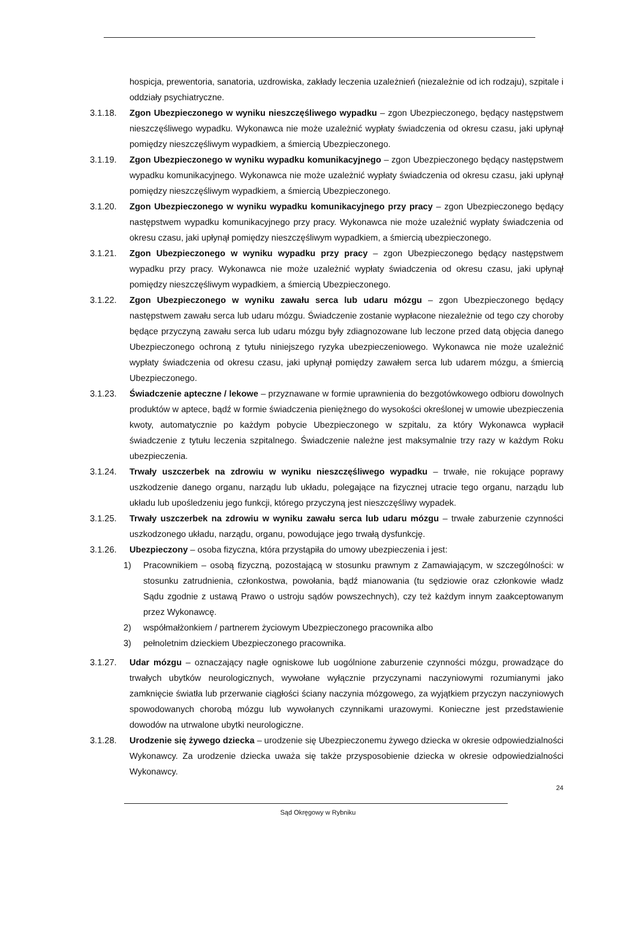hospicja, prewentoria, sanatoria, uzdrowiska, zakłady leczenia uzależnień (niezależnie od ich rodzaju), szpitale i oddziały psychiatryczne.
3.1.18. Zgon Ubezpieczonego w wyniku nieszczęśliwego wypadku – zgon Ubezpieczonego, będący następstwem nieszczęśliwego wypadku. Wykonawca nie może uzależnić wypłaty świadczenia od okresu czasu, jaki upłynął pomiędzy nieszczęśliwym wypadkiem, a śmiercią Ubezpieczonego.
3.1.19. Zgon Ubezpieczonego w wyniku wypadku komunikacyjnego – zgon Ubezpieczonego będący następstwem wypadku komunikacyjnego. Wykonawca nie może uzależnić wypłaty świadczenia od okresu czasu, jaki upłynął pomiędzy nieszczęśliwym wypadkiem, a śmiercią Ubezpieczonego.
3.1.20. Zgon Ubezpieczonego w wyniku wypadku komunikacyjnego przy pracy – zgon Ubezpieczonego będący następstwem wypadku komunikacyjnego przy pracy. Wykonawca nie może uzależnić wypłaty świadczenia od okresu czasu, jaki upłynął pomiędzy nieszczęśliwym wypadkiem, a śmiercią ubezpieczonego.
3.1.21. Zgon Ubezpieczonego w wyniku wypadku przy pracy – zgon Ubezpieczonego będący następstwem wypadku przy pracy. Wykonawca nie może uzależnić wypłaty świadczenia od okresu czasu, jaki upłynął pomiędzy nieszczęśliwym wypadkiem, a śmiercią Ubezpieczonego.
3.1.22. Zgon Ubezpieczonego w wyniku zawału serca lub udaru mózgu – zgon Ubezpieczonego będący następstwem zawału serca lub udaru mózgu. Świadczenie zostanie wypłacone niezależnie od tego czy choroby będące przyczyną zawału serca lub udaru mózgu były zdiagnozowane lub leczone przed datą objęcia danego Ubezpieczonego ochroną z tytułu niniejszego ryzyka ubezpieczeniowego. Wykonawca nie może uzależnić wypłaty świadczenia od okresu czasu, jaki upłynął pomiędzy zawałem serca lub udarem mózgu, a śmiercią Ubezpieczonego.
3.1.23. Świadczenie apteczne / lekowe – przyznawane w formie uprawnienia do bezgotówkowego odbioru dowolnych produktów w aptece, bądź w formie świadczenia pieniężnego do wysokości określonej w umowie ubezpieczenia kwoty, automatycznie po każdym pobycie Ubezpieczonego w szpitalu, za który Wykonawca wypłacił świadczenie z tytułu leczenia szpitalnego. Świadczenie należne jest maksymalnie trzy razy w każdym Roku ubezpieczenia.
3.1.24. Trwały uszczerbek na zdrowiu w wyniku nieszczęśliwego wypadku – trwałe, nie rokujące poprawy uszkodzenie danego organu, narządu lub układu, polegające na fizycznej utracie tego organu, narządu lub układu lub upośledzeniu jego funkcji, którego przyczyną jest nieszczęśliwy wypadek.
3.1.25. Trwały uszczerbek na zdrowiu w wyniku zawału serca lub udaru mózgu – trwałe zaburzenie czynności uszkodzonego układu, narządu, organu, powodujące jego trwałą dysfunkcję.
3.1.26. Ubezpieczony – osoba fizyczna, która przystąpiła do umowy ubezpieczenia i jest:
1) Pracownikiem – osobą fizyczną, pozostającą w stosunku prawnym z Zamawiającym, w szczególności: w stosunku zatrudnienia, członkostwa, powołania, bądź mianowania (tu sędziowie oraz członkowie władz Sądu zgodnie z ustawą Prawo o ustroju sądów powszechnych), czy też każdym innym zaakceptowanym przez Wykonawcę.
2) współmałżonkiem / partnerem życiowym Ubezpieczonego pracownika albo
3) pełnoletnim dzieckiem Ubezpieczonego pracownika.
3.1.27. Udar mózgu – oznaczający nagłe ogniskowe lub uogólnione zaburzenie czynności mózgu, prowadzące do trwałych ubytków neurologicznych, wywołane wyłącznie przyczynami naczyniowymi rozumianymi jako zamknięcie światła lub przerwanie ciągłości ściany naczynia mózgowego, za wyjątkiem przyczyn naczyniowych spowodowanych chorobą mózgu lub wywołanych czynnikami urazowymi. Konieczne jest przedstawienie dowodów na utrwalone ubytki neurologiczne.
3.1.28. Urodzenie się żywego dziecka – urodzenie się Ubezpieczonemu żywego dziecka w okresie odpowiedzialności Wykonawcy. Za urodzenie dziecka uważa się także przysposobienie dziecka w okresie odpowiedzialności Wykonawcy.
24
Sąd Okręgowy w Rybniku